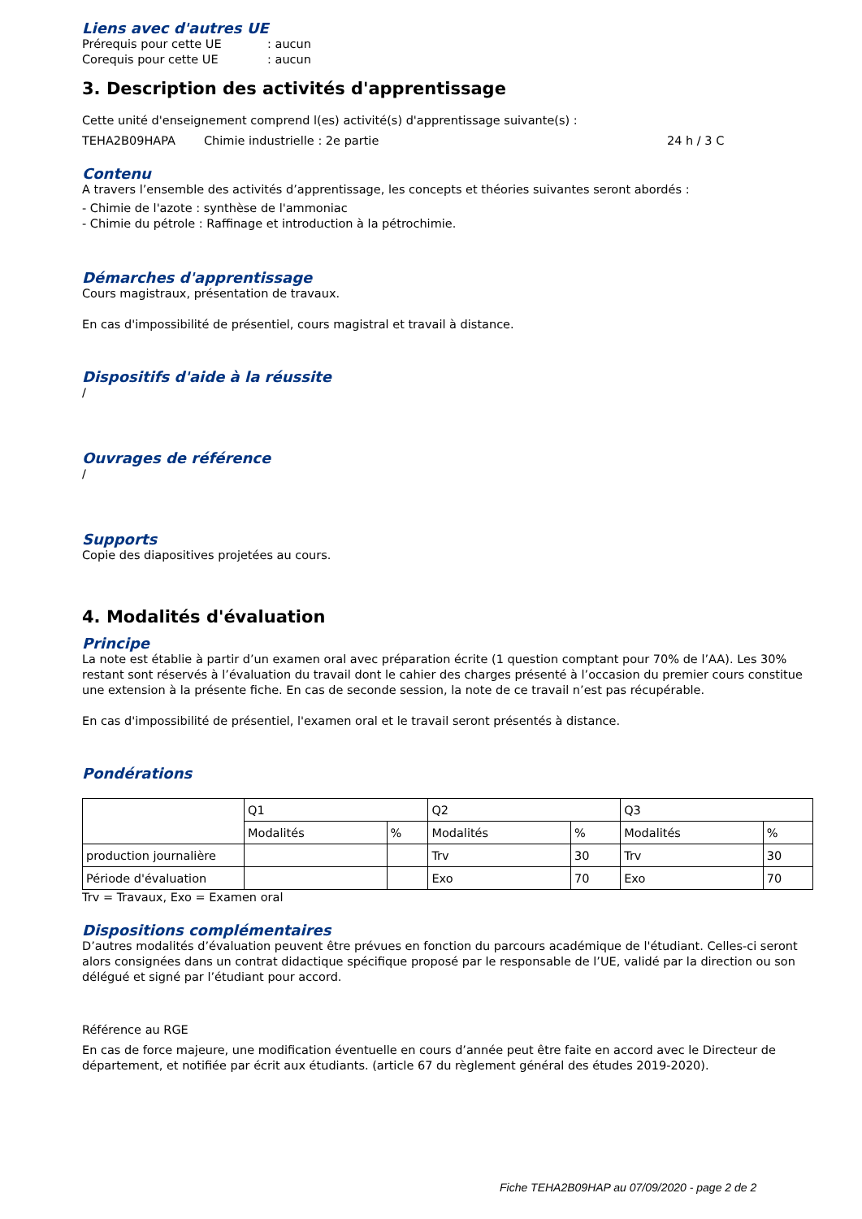Liens avec d'autres UE
Prérequis pour cette UE: aucun
Corequis pour cette UE: aucun
3. Description des activités d'apprentissage
Cette unité d'enseignement comprend l(es) activité(s) d'apprentissage suivante(s) :
TEHA2B09HAPA Chimie industrielle : 2e partie 24 h / 3 C
Contenu
A travers l’ensemble des activités d’apprentissage, les concepts et théories suivantes seront abordés :
- Chimie de l'azote : synthèse de l'ammoniac
- Chimie du pétrole : Raffinage et introduction à la pétrochimie.
Démarches d'apprentissage
Cours magistraux, présentation de travaux.
En cas d'impossibilité de présentiel, cours magistral et travail à distance.
Dispositifs d'aide à la réussite
/
Ouvrages de référence
/
Supports
Copie des diapositives projetées au cours.
4. Modalités d'évaluation
Principe
La note est établie à partir d’un examen oral avec préparation écrite (1 question comptant pour 70% de l’AA). Les 30% restant sont réservés à l’évaluation du travail dont le cahier des charges présenté à l’occasion du premier cours constitue une extension à la présente fiche. En cas de seconde session, la note de ce travail n’est pas récupérable.
En cas d'impossibilité de présentiel, l'examen oral et le travail seront présentés à distance.
Pondérations
| | Q1 | | Q2 | | Q3 | |
| | Modalités | % | Modalités | % | Modalités | % |
| production journalière | | | Trv | 30 | Trv | 30 |
| Période d'évaluation | | | Exo | 70 | Exo | 70 |
Trv = Travaux, Exo = Examen oral
Dispositions complémentaires
D’autres modalités d’évaluation peuvent être prévues en fonction du parcours académique de l'étudiant. Celles-ci seront alors consignées dans un contrat didactique spécifique proposé par le responsable de l’UE, validé par la direction ou son délégué et signé par l’étudiant pour accord.
Référence au RGE
En cas de force majeure, une modification éventuelle en cours d’année peut être faite en accord avec le Directeur de département, et notifiée par écrit aux étudiants. (article 67 du règlement général des études 2019-2020).
Fiche TEHA2B09HAP au 07/09/2020 - page 2 de 2